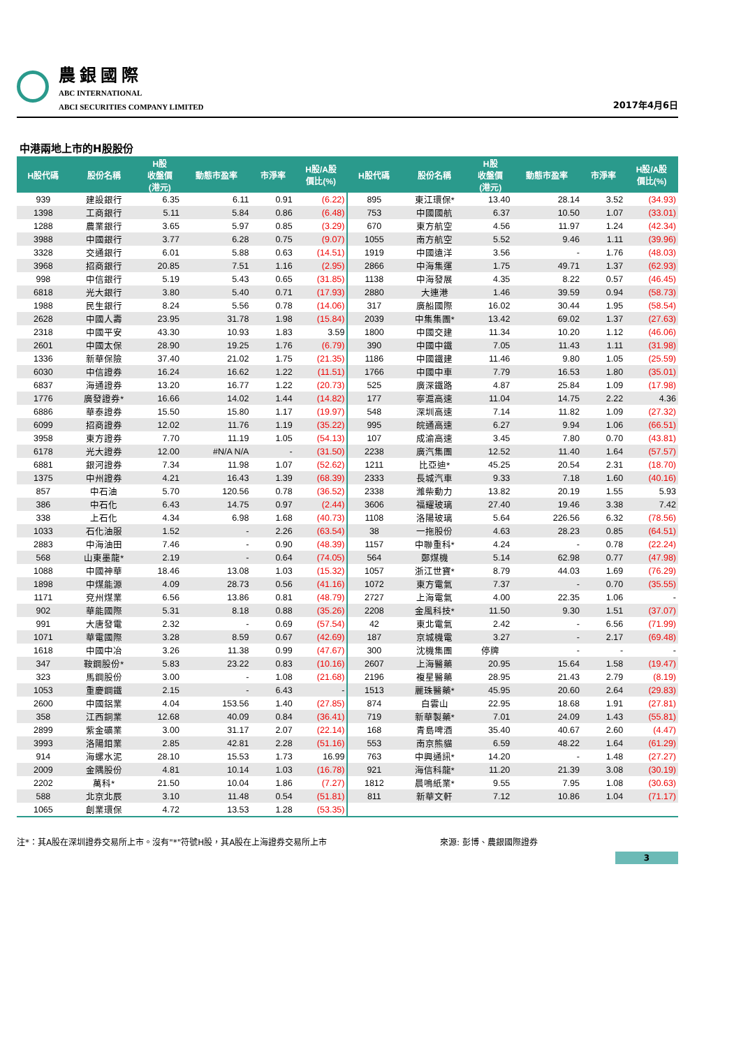農銀國際
ABC INTERNATIONAL
ABCI SECURITIES COMPANY LIMITED
2017年4月6日
中港兩地上市的H股股份
| H股代碼 | 股份名稱 | H股 收盤價 (港元) | 動態市盈率 | 市淨率 | H股/A股 價比(%) | H股代碼 | 股份名稱 | H股 收盤價 (港元) | 動態市盈率 | 市淨率 | H股/A股 價比(%) |
| --- | --- | --- | --- | --- | --- | --- | --- | --- | --- | --- | --- |
| 939 | 建設銀行 | 6.35 | 6.11 | 0.91 | (6.22) | 895 | 東江環保* | 13.40 | 28.14 | 3.52 | (34.93) |
| 1398 | 工商銀行 | 5.11 | 5.84 | 0.86 | (6.48) | 753 | 中國國航 | 6.37 | 10.50 | 1.07 | (33.01) |
| 1288 | 農業銀行 | 3.65 | 5.97 | 0.85 | (3.29) | 670 | 東方航空 | 4.56 | 11.97 | 1.24 | (42.34) |
| 3988 | 中國銀行 | 3.77 | 6.28 | 0.75 | (9.07) | 1055 | 南方航空 | 5.52 | 9.46 | 1.11 | (39.96) |
| 3328 | 交通銀行 | 6.01 | 5.88 | 0.63 | (14.51) | 1919 | 中國遠洋 | 3.56 | - | 1.76 | (48.03) |
| 3968 | 招商銀行 | 20.85 | 7.51 | 1.16 | (2.95) | 2866 | 中海集運 | 1.75 | 49.71 | 1.37 | (62.93) |
| 998 | 中信銀行 | 5.19 | 5.43 | 0.65 | (31.85) | 1138 | 中海發展 | 4.35 | 8.22 | 0.57 | (46.45) |
| 6818 | 光大銀行 | 3.80 | 5.40 | 0.71 | (17.93) | 2880 | 大連港 | 1.46 | 39.59 | 0.94 | (58.73) |
| 1988 | 民生銀行 | 8.24 | 5.56 | 0.78 | (14.06) | 317 | 廣船國際 | 16.02 | 30.44 | 1.95 | (58.54) |
| 2628 | 中國人壽 | 23.95 | 31.78 | 1.98 | (15.84) | 2039 | 中集集團* | 13.42 | 69.02 | 1.37 | (27.63) |
| 2318 | 中國平安 | 43.30 | 10.93 | 1.83 | 3.59 | 1800 | 中國交建 | 11.34 | 10.20 | 1.12 | (46.06) |
| 2601 | 中國太保 | 28.90 | 19.25 | 1.76 | (6.79) | 390 | 中國中鐵 | 7.05 | 11.43 | 1.11 | (31.98) |
| 1336 | 新華保險 | 37.40 | 21.02 | 1.75 | (21.35) | 1186 | 中國鐵建 | 11.46 | 9.80 | 1.05 | (25.59) |
| 6030 | 中信證券 | 16.24 | 16.62 | 1.22 | (11.51) | 1766 | 中國中車 | 7.79 | 16.53 | 1.80 | (35.01) |
| 6837 | 海通證券 | 13.20 | 16.77 | 1.22 | (20.73) | 525 | 廣深鐵路 | 4.87 | 25.84 | 1.09 | (17.98) |
| 1776 | 廣發證券* | 16.66 | 14.02 | 1.44 | (14.82) | 177 | 寧滬高速 | 11.04 | 14.75 | 2.22 | 4.36 |
| 6886 | 華泰證券 | 15.50 | 15.80 | 1.17 | (19.97) | 548 | 深圳高速 | 7.14 | 11.82 | 1.09 | (27.32) |
| 6099 | 招商證券 | 12.02 | 11.76 | 1.19 | (35.22) | 995 | 皖通高速 | 6.27 | 9.94 | 1.06 | (66.51) |
| 3958 | 東方證券 | 7.70 | 11.19 | 1.05 | (54.13) | 107 | 成渝高速 | 3.45 | 7.80 | 0.70 | (43.81) |
| 6178 | 光大證券 | 12.00 | #N/A N/A | - | (31.50) | 2238 | 廣汽集團 | 12.52 | 11.40 | 1.64 | (57.57) |
| 6881 | 銀河證券 | 7.34 | 11.98 | 1.07 | (52.62) | 1211 | 比亞迪* | 45.25 | 20.54 | 2.31 | (18.70) |
| 1375 | 中州證券 | 4.21 | 16.43 | 1.39 | (68.39) | 2333 | 長城汽車 | 9.33 | 7.18 | 1.60 | (40.16) |
| 857 | 中石油 | 5.70 | 120.56 | 0.78 | (36.52) | 2338 | 濰柴動力 | 13.82 | 20.19 | 1.55 | 5.93 |
| 386 | 中石化 | 6.43 | 14.75 | 0.97 | (2.44) | 3606 | 福耀玻璃 | 27.40 | 19.46 | 3.38 | 7.42 |
| 338 | 上石化 | 4.34 | 6.98 | 1.68 | (40.73) | 1108 | 洛陽玻璃 | 5.64 | 226.56 | 6.32 | (78.56) |
| 1033 | 石化油服 | 1.52 | - | 2.26 | (63.54) | 38 | 一拖股份 | 4.63 | 28.23 | 0.85 | (64.51) |
| 2883 | 中海油田 | 7.46 | - | 0.90 | (48.39) | 1157 | 中聯重科* | 4.24 | - | 0.78 | (22.24) |
| 568 | 山東墨龍* | 2.19 | - | 0.64 | (74.05) | 564 | 鄭煤機 | 5.14 | 62.98 | 0.77 | (47.98) |
| 1088 | 中國神華 | 18.46 | 13.08 | 1.03 | (15.32) | 1057 | 浙江世寶* | 8.79 | 44.03 | 1.69 | (76.29) |
| 1898 | 中煤能源 | 4.09 | 28.73 | 0.56 | (41.16) | 1072 | 東方電氣 | 7.37 | - | 0.70 | (35.55) |
| 1171 | 兗州煤業 | 6.56 | 13.86 | 0.81 | (48.79) | 2727 | 上海電氣 | 4.00 | 22.35 | 1.06 | - |
| 902 | 華能國際 | 5.31 | 8.18 | 0.88 | (35.26) | 2208 | 金風科技* | 11.50 | 9.30 | 1.51 | (37.07) |
| 991 | 大唐發電 | 2.32 | - | 0.69 | (57.54) | 42 | 東北電氣 | 2.42 | - | 6.56 | (71.99) |
| 1071 | 華電國際 | 3.28 | 8.59 | 0.67 | (42.69) | 187 | 京城機電 | 3.27 | - | 2.17 | (69.48) |
| 1618 | 中國中冶 | 3.26 | 11.38 | 0.99 | (47.67) | 300 | 沈機集團 | 停牌 | - | - | - |
| 347 | 鞍鋼股份* | 5.83 | 23.22 | 0.83 | (10.16) | 2607 | 上海醫藥 | 20.95 | 15.64 | 1.58 | (19.47) |
| 323 | 馬鋼股份 | 3.00 | - | 1.08 | (21.68) | 2196 | 複星醫藥 | 28.95 | 21.43 | 2.79 | (8.19) |
| 1053 | 重慶鋼鐵 | 2.15 | - | 6.43 | - | 1513 | 麗珠醫藥* | 45.95 | 20.60 | 2.64 | (29.83) |
| 2600 | 中國鋁業 | 4.04 | 153.56 | 1.40 | (27.85) | 874 | 白雲山 | 22.95 | 18.68 | 1.91 | (27.81) |
| 358 | 江西銅業 | 12.68 | 40.09 | 0.84 | (36.41) | 719 | 新華製藥* | 7.01 | 24.09 | 1.43 | (55.81) |
| 2899 | 紫金礦業 | 3.00 | 31.17 | 2.07 | (22.14) | 168 | 青島啤酒 | 35.40 | 40.67 | 2.60 | (4.47) |
| 3993 | 洛陽鉬業 | 2.85 | 42.81 | 2.28 | (51.16) | 553 | 南京熊貓 | 6.59 | 48.22 | 1.64 | (61.29) |
| 914 | 海螺水泥 | 28.10 | 15.53 | 1.73 | 16.99 | 763 | 中興通訊* | 14.20 | - | 1.48 | (27.27) |
| 2009 | 金隅股份 | 4.81 | 10.14 | 1.03 | (16.78) | 921 | 海信科龍* | 11.20 | 21.39 | 3.08 | (30.19) |
| 2202 | 萬科* | 21.50 | 10.04 | 1.86 | (7.27) | 1812 | 晨鳴紙業* | 9.55 | 7.95 | 1.08 | (30.63) |
| 588 | 北京北辰 | 3.10 | 11.48 | 0.54 | (51.81) | 811 | 新華文軒 | 7.12 | 10.86 | 1.04 | (71.17) |
| 1065 | 創業環保 | 4.72 | 13.53 | 1.28 | (53.35) | | | | | | |
注*：其A股在深圳證券交易所上市。沒有"*"符號H股，其A股在上海證券交易所上市 來源: 彭博、農銀國際證券
3